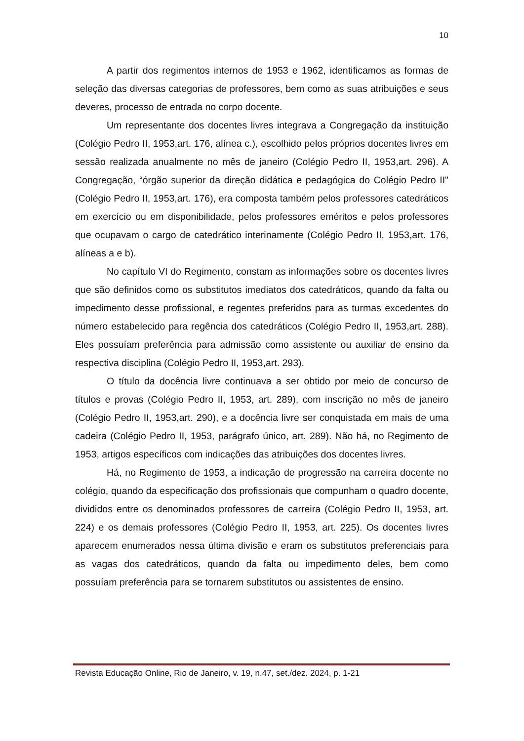10
A partir dos regimentos internos de 1953 e 1962, identificamos as formas de seleção das diversas categorias de professores, bem como as suas atribuições e seus deveres, processo de entrada no corpo docente.
Um representante dos docentes livres integrava a Congregação da instituição (Colégio Pedro II, 1953,art. 176, alínea c.), escolhido pelos próprios docentes livres em sessão realizada anualmente no mês de janeiro (Colégio Pedro II, 1953,art. 296). A Congregação, “órgão superior da direção didática e pedagógica do Colégio Pedro II" (Colégio Pedro II, 1953,art. 176), era composta também pelos professores catedráticos em exercício ou em disponibilidade, pelos professores eméritos e pelos professores que ocupavam o cargo de catedrático interinamente (Colégio Pedro II, 1953,art. 176, alíneas a e b).
No capítulo VI do Regimento, constam as informações sobre os docentes livres que são definidos como os substitutos imediatos dos catedráticos, quando da falta ou impedimento desse profissional, e regentes preferidos para as turmas excedentes do número estabelecido para regência dos catedráticos (Colégio Pedro II, 1953,art. 288). Eles possuíam preferência para admissão como assistente ou auxiliar de ensino da respectiva disciplina (Colégio Pedro II, 1953,art. 293).
O título da docência livre continuava a ser obtido por meio de concurso de títulos e provas (Colégio Pedro II, 1953, art. 289), com inscrição no mês de janeiro (Colégio Pedro II, 1953,art. 290), e a docência livre ser conquistada em mais de uma cadeira (Colégio Pedro II, 1953, parágrafo único, art. 289). Não há, no Regimento de 1953, artigos específicos com indicações das atribuições dos docentes livres.
Há, no Regimento de 1953, a indicação de progressão na carreira docente no colégio, quando da especificação dos profissionais que compunham o quadro docente, divididos entre os denominados professores de carreira (Colégio Pedro II, 1953, art. 224) e os demais professores (Colégio Pedro II, 1953, art. 225). Os docentes livres aparecem enumerados nessa última divisão e eram os substitutos preferenciais para as vagas dos catedráticos, quando da falta ou impedimento deles, bem como possuíam preferência para se tornarem substitutos ou assistentes de ensino.
Revista Educação Online, Rio de Janeiro, v. 19, n.47, set./dez. 2024, p. 1-21